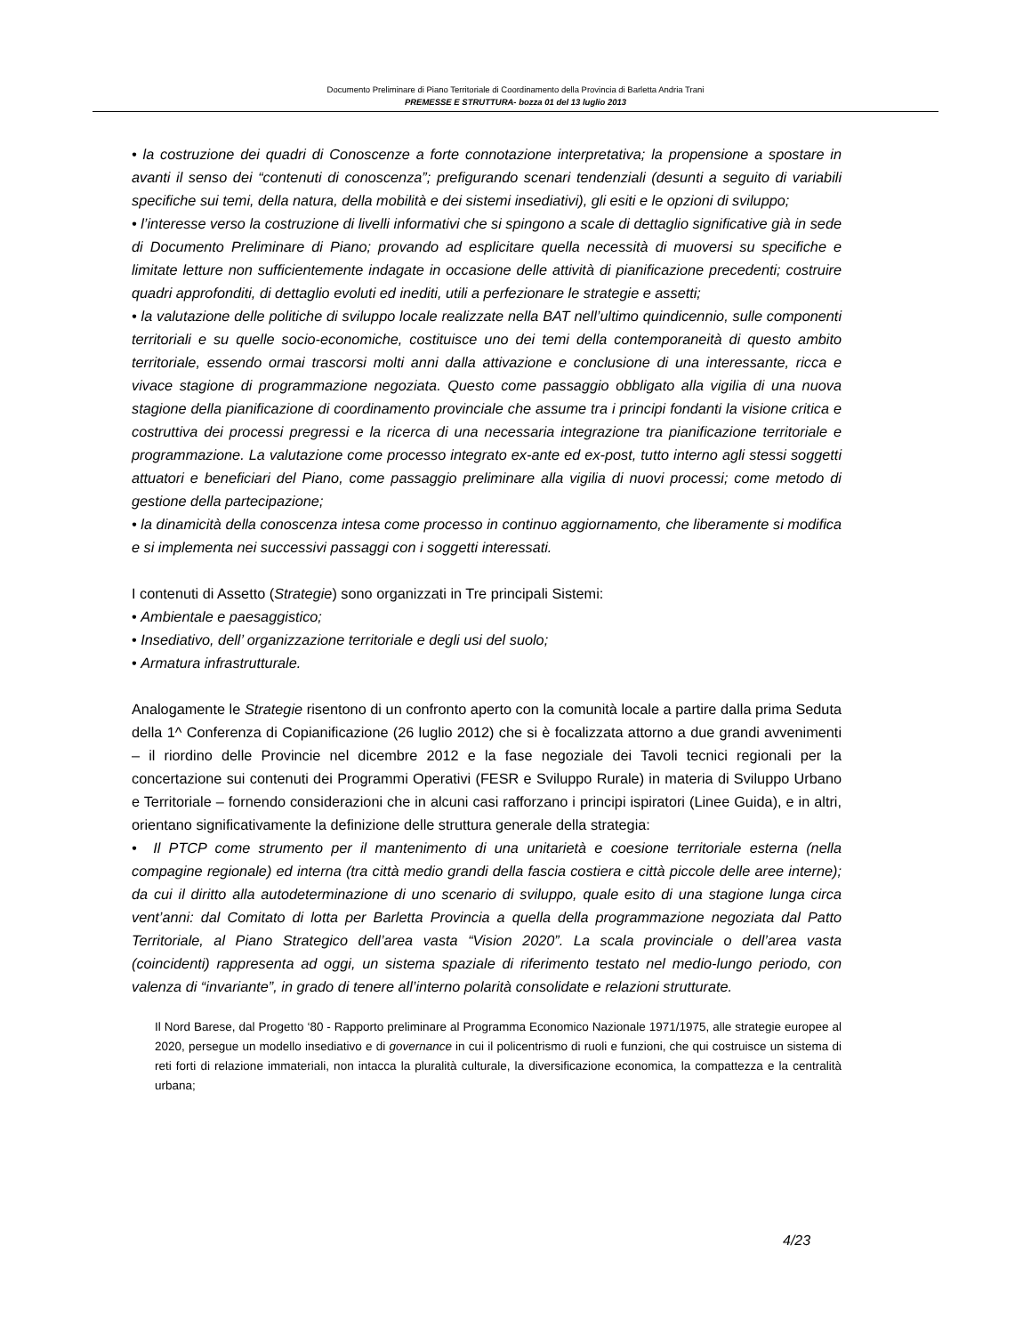Documento Preliminare di Piano Territoriale di Coordinamento della Provincia di Barletta Andria Trani
PREMESSE E STRUTTURA- bozza 01 del 13 luglio 2013
• la costruzione dei quadri di Conoscenze a forte connotazione interpretativa; la propensione a spostare in avanti il senso dei “contenuti di conoscenza”; prefigurando scenari tendenziali (desunti a seguito di variabili specifiche sui temi, della natura, della mobilità e dei sistemi insediativi), gli esiti e le opzioni di sviluppo;
• l’interesse verso la costruzione di livelli informativi che si spingono a scale di dettaglio significative già in sede di Documento Preliminare di Piano; provando ad esplicitare quella necessità di muoversi su specifiche e limitate letture non sufficientemente indagate in occasione delle attività di pianificazione precedenti; costruire quadri approfonditi, di dettaglio evoluti ed inediti, utili a perfezionare le strategie e assetti;
• la valutazione delle politiche di sviluppo locale realizzate nella BAT nell’ultimo quindicennio, sulle componenti territoriali e su quelle socio-economiche, costituisce uno dei temi della contemporaneità di questo ambito territoriale, essendo ormai trascorsi molti anni dalla attivazione e conclusione di una interessante, ricca e vivace stagione di programmazione negoziata. Questo come passaggio obbligato alla vigilia di una nuova stagione della pianificazione di coordinamento provinciale che assume tra i principi fondanti la visione critica e costruttiva dei processi pregressi e la ricerca di una necessaria integrazione tra pianificazione territoriale e programmazione. La valutazione come processo integrato ex-ante ed ex-post, tutto interno agli stessi soggetti attuatori e beneficiari del Piano, come passaggio preliminare alla vigilia di nuovi processi; come metodo di gestione della partecipazione;
• la dinamicità della conoscenza intesa come processo in continuo aggiornamento, che liberamente si modifica e si implementa nei successivi passaggi con i soggetti interessati.
I contenuti di Assetto (Strategie) sono organizzati in Tre principali Sistemi:
• Ambientale e paesaggistico;
• Insediativo, dell’ organizzazione territoriale e degli usi del suolo;
• Armatura infrastrutturale.
Analogamente le Strategie risentono di un confronto aperto con la comunità locale a partire dalla prima Seduta della 1^ Conferenza di Copianificazione (26 luglio 2012) che si è focalizzata attorno a due grandi avvenimenti – il riordino delle Provincie nel dicembre 2012 e la fase negoziale dei Tavoli tecnici regionali per la concertazione sui contenuti dei Programmi Operativi (FESR e Sviluppo Rurale) in materia di Sviluppo Urbano e Territoriale – fornendo considerazioni che in alcuni casi rafforzano i principi ispiratori (Linee Guida), e in altri, orientano significativamente la definizione delle struttura generale della strategia:
• Il PTCP come strumento per il mantenimento di una unitarietà e coesione territoriale esterna (nella compagine regionale) ed interna (tra città medio grandi della fascia costiera e città piccole delle aree interne); da cui il diritto alla autodeterminazione di uno scenario di sviluppo, quale esito di una stagione lunga circa vent’anni: dal Comitato di lotta per Barletta Provincia a quella della programmazione negoziata dal Patto Territoriale, al Piano Strategico dell’area vasta “Vision 2020”. La scala provinciale o dell’area vasta (coincidenti) rappresenta ad oggi, un sistema spaziale di riferimento testato nel medio-lungo periodo, con valenza di “invariante”, in grado di tenere all’interno polarità consolidate e relazioni strutturate.
Il Nord Barese, dal Progetto ‘80 - Rapporto preliminare al Programma Economico Nazionale 1971/1975, alle strategie europee al 2020, persegue un modello insediativo e di governance in cui il policentrismo di ruoli e funzioni, che qui costruisce un sistema di reti forti di relazione immateriali, non intacca la pluralità culturale, la diversificazione economica, la compattezza e la centralità urbana;
4/23